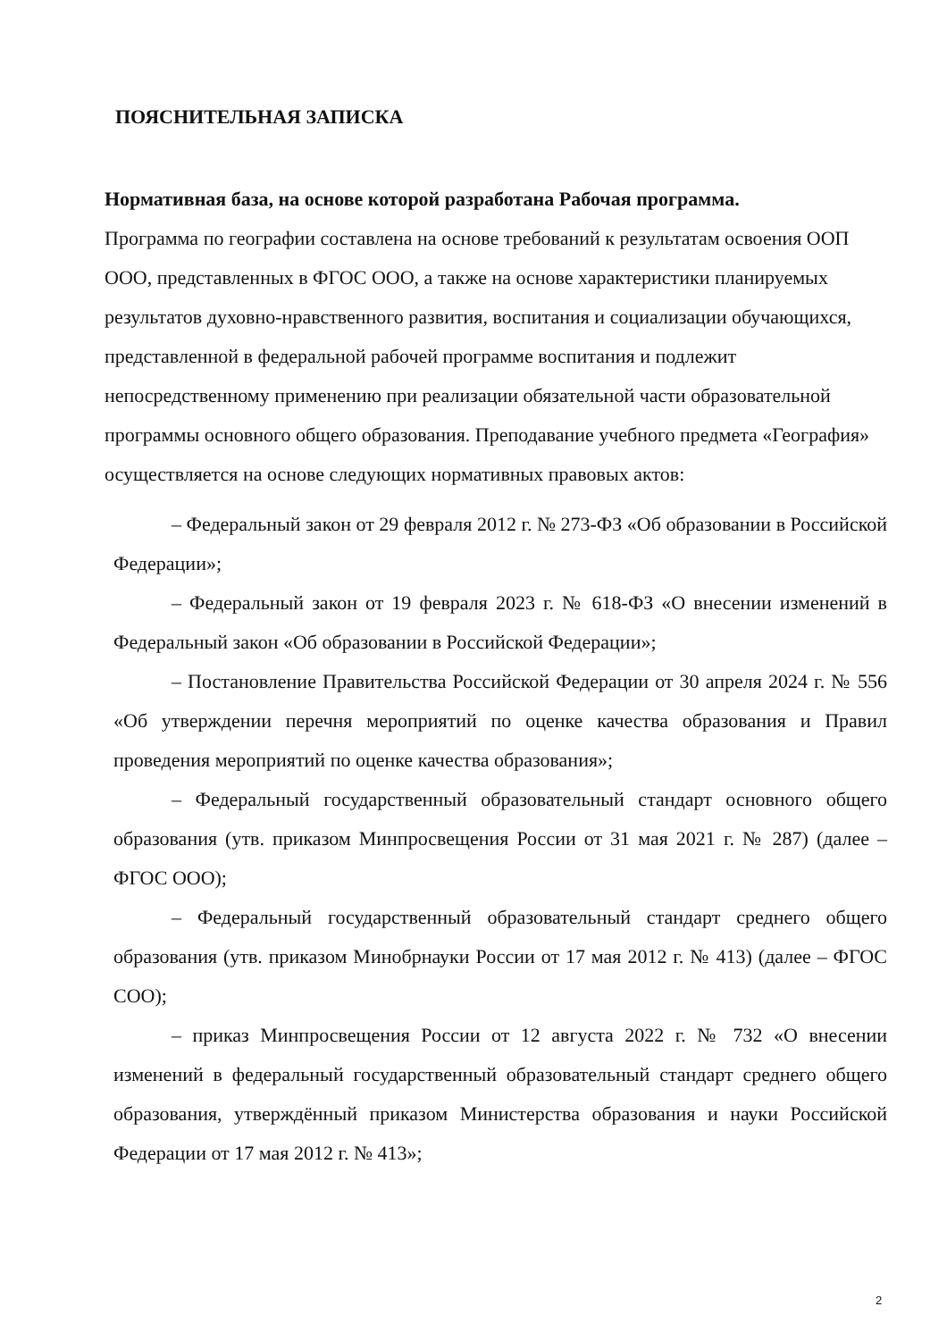ПОЯСНИТЕЛЬНАЯ ЗАПИСКА
Нормативная база, на основе которой разработана Рабочая программа.
Программа по географии составлена на основе требований к результатам освоения ООП ООО, представленных в ФГОС ООО, а также на основе характеристики планируемых результатов духовно-нравственного развития, воспитания и социализации обучающихся, представленной в федеральной рабочей программе воспитания и подлежит непосредственному применению при реализации обязательной части образовательной программы основного общего образования. Преподавание учебного предмета «География» осуществляется на основе следующих нормативных правовых актов:
– Федеральный закон от 29 февраля 2012 г. № 273-ФЗ «Об образовании в Российской Федерации»;
– Федеральный закон от 19 февраля 2023 г. № 618-ФЗ «О внесении изменений в Федеральный закон «Об образовании в Российской Федерации»;
– Постановление Правительства Российской Федерации от 30 апреля 2024 г. № 556 «Об утверждении перечня мероприятий по оценке качества образования и Правил проведения мероприятий по оценке качества образования»;
– Федеральный государственный образовательный стандарт основного общего образования (утв. приказом Минпросвещения России от 31 мая 2021 г. № 287) (далее – ФГОС ООО);
– Федеральный государственный образовательный стандарт среднего общего образования (утв. приказом Минобрнауки России от 17 мая 2012 г. № 413) (далее – ФГОС СОО);
– приказ Минпросвещения России от 12 августа 2022 г. № 732 «О внесении изменений в федеральный государственный образовательный стандарт среднего общего образования, утверждённый приказом Министерства образования и науки Российской Федерации от 17 мая 2012 г. № 413»;
2